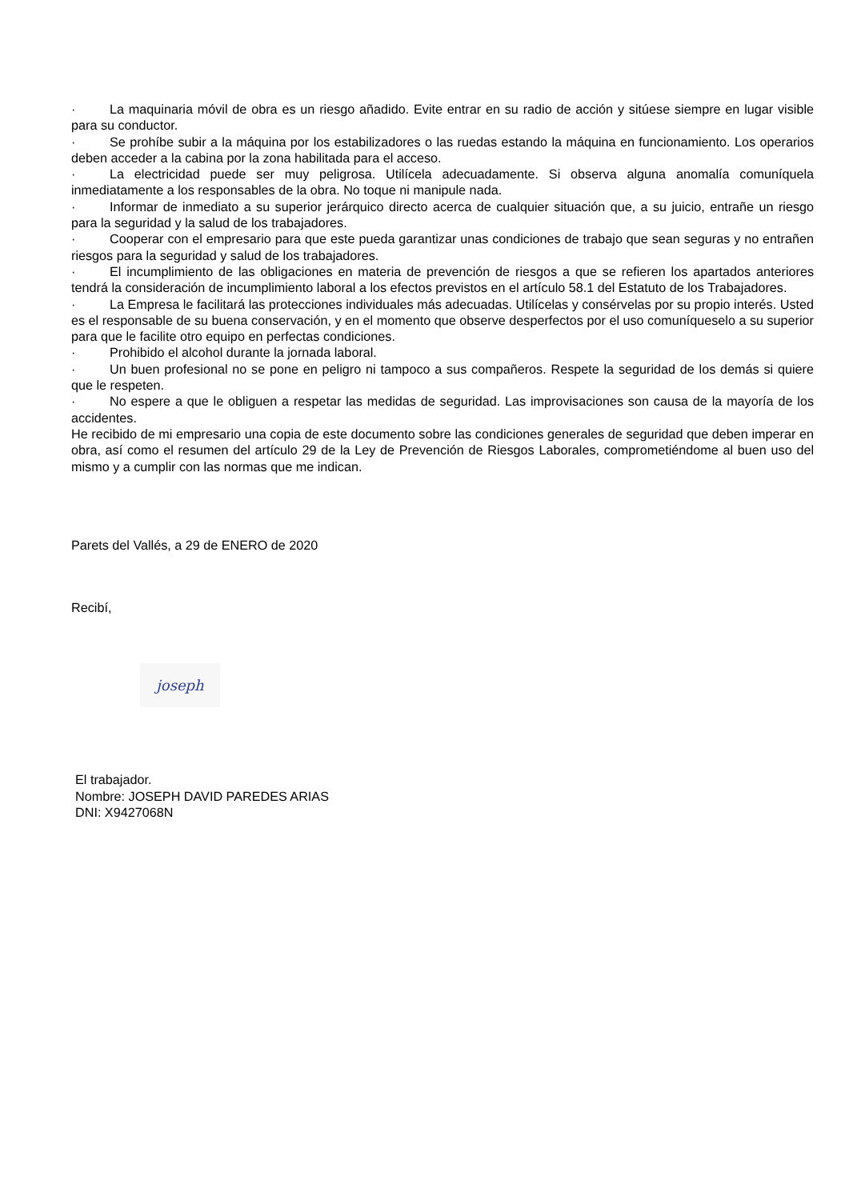· La maquinaria móvil de obra es un riesgo añadido. Evite entrar en su radio de acción y sitúese siempre en lugar visible para su conductor.
· Se prohíbe subir a la máquina por los estabilizadores o las ruedas estando la máquina en funcionamiento. Los operarios deben acceder a la cabina por la zona habilitada para el acceso.
· La electricidad puede ser muy peligrosa. Utilícela adecuadamente. Si observa alguna anomalía comuníquela inmediatamente a los responsables de la obra. No toque ni manipule nada.
· Informar de inmediato a su superior jerárquico directo acerca de cualquier situación que, a su juicio, entrañe un riesgo para la seguridad y la salud de los trabajadores.
· Cooperar con el empresario para que este pueda garantizar unas condiciones de trabajo que sean seguras y no entrañen riesgos para la seguridad y salud de los trabajadores.
· El incumplimiento de las obligaciones en materia de prevención de riesgos a que se refieren los apartados anteriores tendrá la consideración de incumplimiento laboral a los efectos previstos en el artículo 58.1 del Estatuto de los Trabajadores.
· La Empresa le facilitará las protecciones individuales más adecuadas. Utilícelas y consérvelas por su propio interés. Usted es el responsable de su buena conservación, y en el momento que observe desperfectos por el uso comuníqueselo a su superior para que le facilite otro equipo en perfectas condiciones.
· Prohibido el alcohol durante la jornada laboral.
· Un buen profesional no se pone en peligro ni tampoco a sus compañeros. Respete la seguridad de los demás si quiere que le respeten.
· No espere a que le obliguen a respetar las medidas de seguridad. Las improvisaciones son causa de la mayoría de los accidentes.
He recibido de mi empresario una copia de este documento sobre las condiciones generales de seguridad que deben imperar en obra, así como el resumen del artículo 29 de la Ley de Prevención de Riesgos Laborales, comprometiéndome al buen uso del mismo y a cumplir con las normas que me indican.
Parets del Vallés, a 29 de ENERO de 2020
Recibí,
joseph
El trabajador.
Nombre: JOSEPH DAVID PAREDES ARIAS
DNI: X9427068N